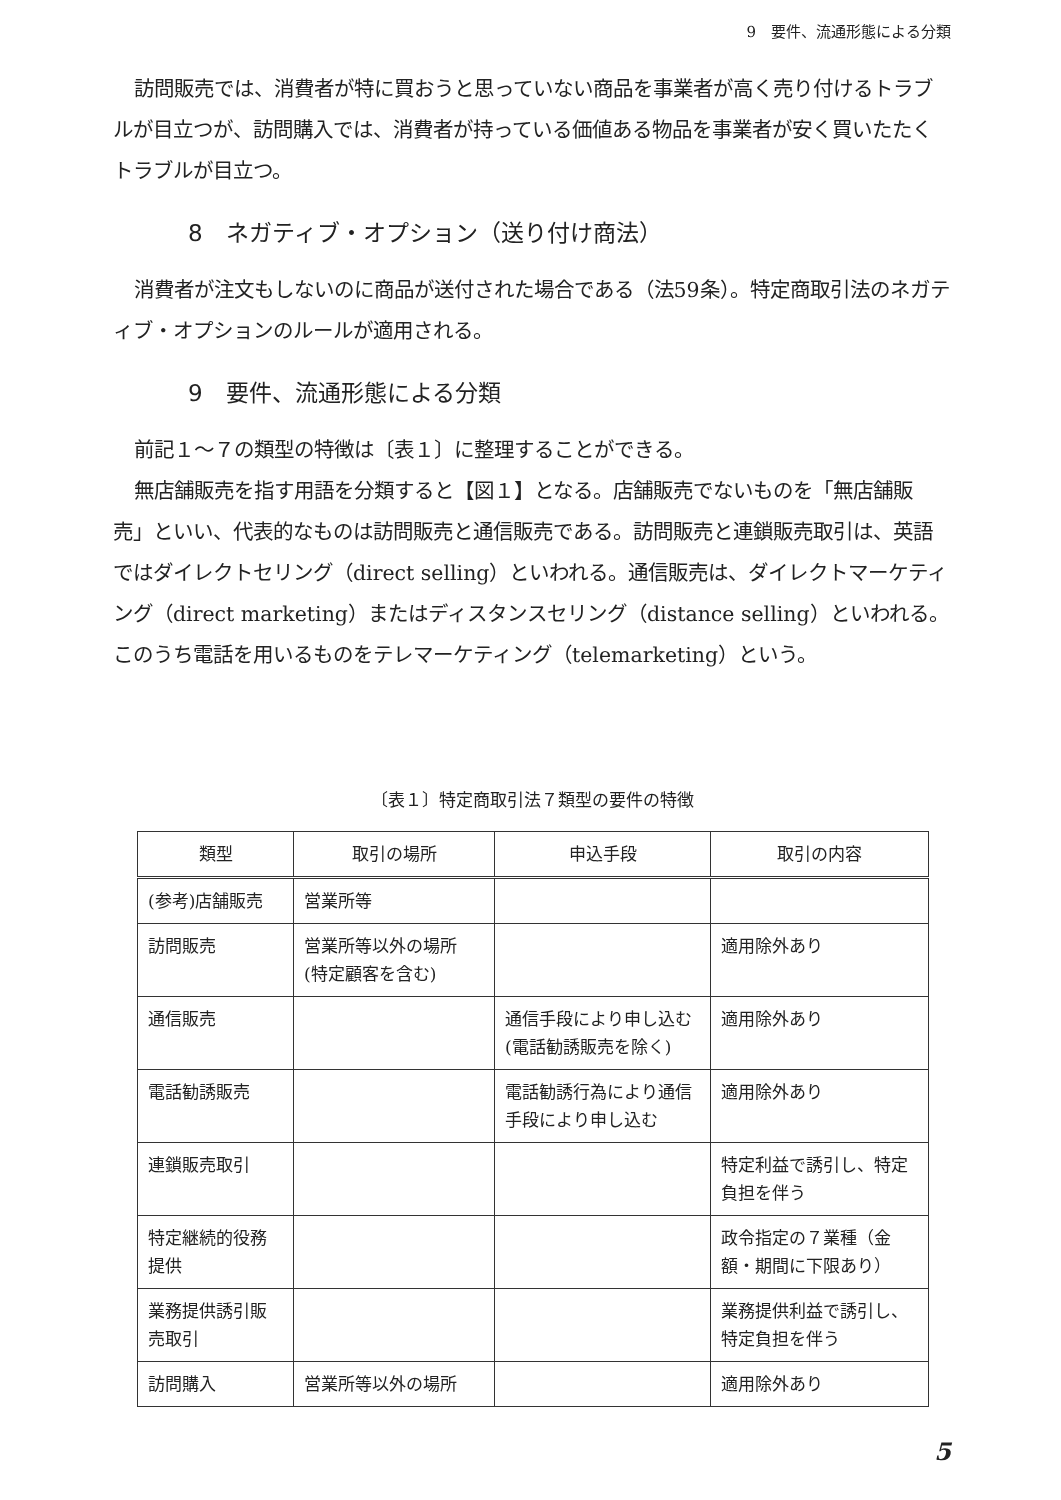9　要件、流通形態による分類
訪問販売では、消費者が特に買おうと思っていない商品を事業者が高く売り付けるトラブルが目立つが、訪問購入では、消費者が持っている価値ある物品を事業者が安く買いたたくトラブルが目立つ。
8　ネガティブ・オプション（送り付け商法）
消費者が注文もしないのに商品が送付された場合である（法59条）。特定商取引法のネガティブ・オプションのルールが適用される。
9　要件、流通形態による分類
前記１～７の類型の特徴は〔表１〕に整理することができる。
無店舗販売を指す用語を分類すると【図１】となる。店舗販売でないものを「無店舗販売」といい、代表的なものは訪問販売と通信販売である。訪問販売と連鎖販売取引は、英語ではダイレクトセリング（direct selling）といわれる。通信販売は、ダイレクトマーケティング（direct marketing）またはディスタンスセリング（distance selling）といわれる。このうち電話を用いるものをテレマーケティング（telemarketing）という。
〔表１〕特定商取引法７類型の要件の特徴
| 類型 | 取引の場所 | 申込手段 | 取引の内容 |
| --- | --- | --- | --- |
| (参考)店舗販売 | 営業所等 | | |
| 訪問販売 | 営業所等以外の場所 (特定顧客を含む) | | 適用除外あり |
| 通信販売 | | 通信手段により申し込む (電話勧誘販売を除く) | 適用除外あり |
| 電話勧誘販売 | | 電話勧誘行為により通信手段により申し込む | 適用除外あり |
| 連鎖販売取引 | | | 特定利益で誘引し、特定負担を伴う |
| 特定継続的役務提供 | | | 政令指定の７業種（金額・期間に下限あり） |
| 業務提供誘引販売取引 | | | 業務提供利益で誘引し、特定負担を伴う |
| 訪問購入 | 営業所等以外の場所 | | 適用除外あり |
5